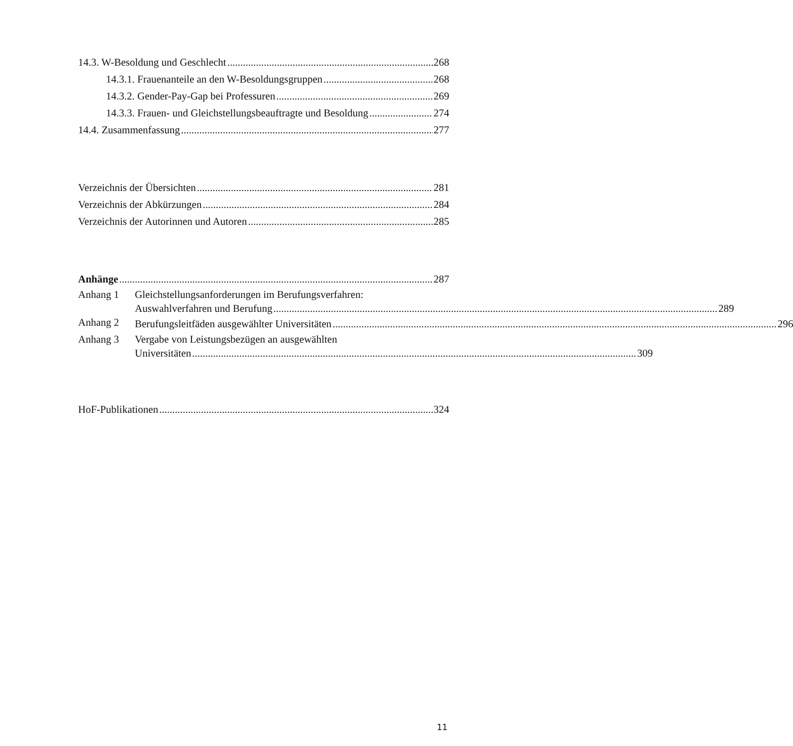14.3. W-Besoldung und Geschlecht 268
14.3.1. Frauenanteile an den W-Besoldungsgruppen 268
14.3.2. Gender-Pay-Gap bei Professuren 269
14.3.3. Frauen- und Gleichstellungsbeauftragte und Besoldung 274
14.4. Zusammenfassung 277
Verzeichnis der Übersichten 281
Verzeichnis der Abkürzungen 284
Verzeichnis der Autorinnen und Autoren 285
Anhänge 287
Anhang 1 Gleichstellungsanforderungen im Berufungsverfahren:
Auswahlverfahren und Berufung 289
Anhang 2
Berufungsleitfäden ausgewählter Universitäten 296
Anhang 3 Vergabe von Leistungsbezügen an ausgewählten
Universitäten 309
HoF-Publikationen 324
11